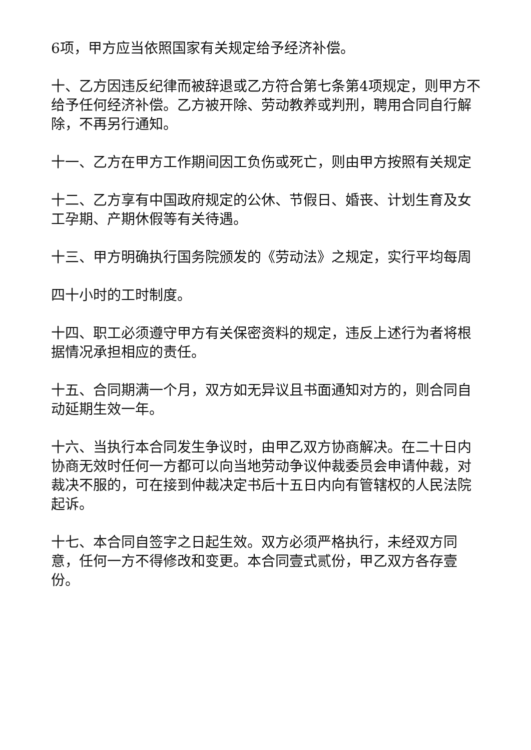6项，甲方应当依照国家有关规定给予经济补偿。
十、乙方因违反纪律而被辞退或乙方符合第七条第4项规定，则甲方不给予任何经济补偿。乙方被开除、劳动教养或判刑，聘用合同自行解除，不再另行通知。
十一、乙方在甲方工作期间因工负伤或死亡，则由甲方按照有关规定
十二、乙方享有中国政府规定的公休、节假日、婚丧、计划生育及女工孕期、产期休假等有关待遇。
十三、甲方明确执行国务院颁发的《劳动法》之规定，实行平均每周
四十小时的工时制度。
十四、职工必须遵守甲方有关保密资料的规定，违反上述行为者将根据情况承担相应的责任。
十五、合同期满一个月，双方如无异议且书面通知对方的，则合同自动延期生效一年。
十六、当执行本合同发生争议时，由甲乙双方协商解决。在二十日内协商无效时任何一方都可以向当地劳动争议仲裁委员会申请仲裁，对裁决不服的，可在接到仲裁决定书后十五日内向有管辖权的人民法院起诉。
十七、本合同自签字之日起生效。双方必须严格执行，未经双方同意，任何一方不得修改和变更。本合同壹式贰份，甲乙双方各存壹份。